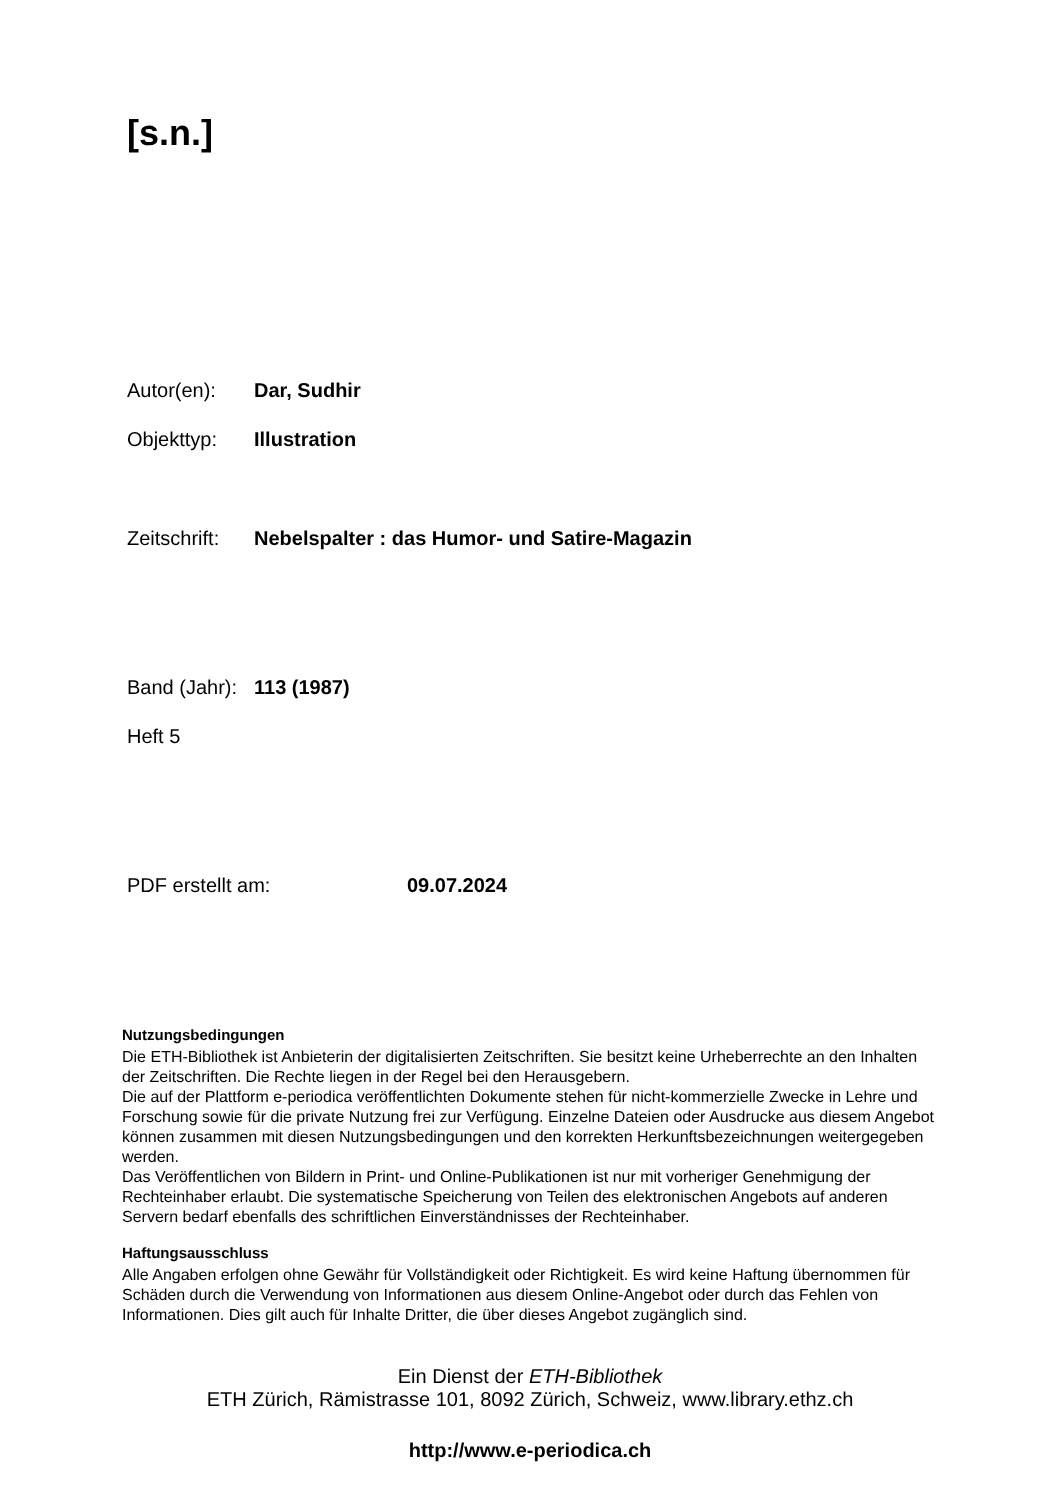[s.n.]
Autor(en): Dar, Sudhir
Objekttyp: Illustration
Zeitschrift: Nebelspalter : das Humor- und Satire-Magazin
Band (Jahr): 113 (1987)
Heft 5
PDF erstellt am: 09.07.2024
Nutzungsbedingungen
Die ETH-Bibliothek ist Anbieterin der digitalisierten Zeitschriften. Sie besitzt keine Urheberrechte an den Inhalten der Zeitschriften. Die Rechte liegen in der Regel bei den Herausgebern.
Die auf der Plattform e-periodica veröffentlichten Dokumente stehen für nicht-kommerzielle Zwecke in Lehre und Forschung sowie für die private Nutzung frei zur Verfügung. Einzelne Dateien oder Ausdrucke aus diesem Angebot können zusammen mit diesen Nutzungsbedingungen und den korrekten Herkunftsbezeichnungen weitergegeben werden.
Das Veröffentlichen von Bildern in Print- und Online-Publikationen ist nur mit vorheriger Genehmigung der Rechteinhaber erlaubt. Die systematische Speicherung von Teilen des elektronischen Angebots auf anderen Servern bedarf ebenfalls des schriftlichen Einverständnisses der Rechteinhaber.
Haftungsausschluss
Alle Angaben erfolgen ohne Gewähr für Vollständigkeit oder Richtigkeit. Es wird keine Haftung übernommen für Schäden durch die Verwendung von Informationen aus diesem Online-Angebot oder durch das Fehlen von Informationen. Dies gilt auch für Inhalte Dritter, die über dieses Angebot zugänglich sind.
Ein Dienst der ETH-Bibliothek
ETH Zürich, Rämistrasse 101, 8092 Zürich, Schweiz, www.library.ethz.ch
http://www.e-periodica.ch